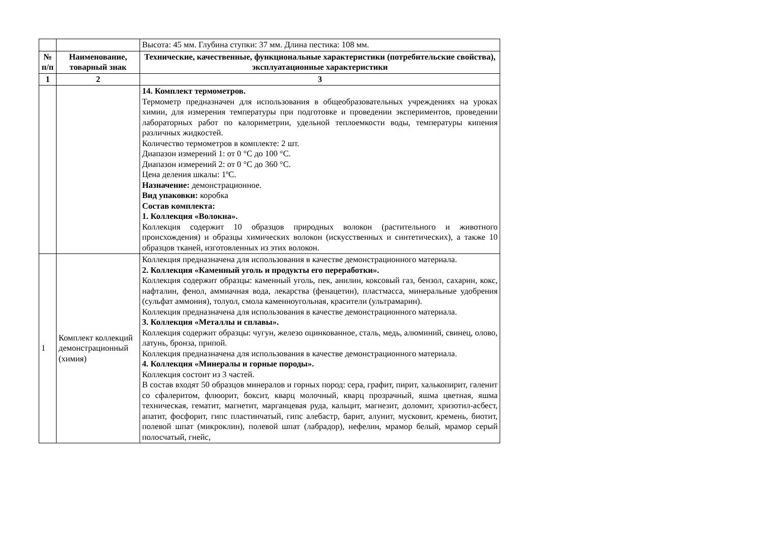| | | Высота: 45 мм. Глубина ступки: 37 мм. Длина пестика: 108 мм. |
| № п/п | Наименование, товарный знак | Технические, качественные, функциональные характеристики (потребительские свойства), эксплуатационные характеристики |
| 1 | 2 | 3 |
| | | 14. Комплект термометров. Термометр предназначен для использования в общеобразовательных учреждениях на уроках химии, для измерения температуры при подготовке и проведении экспериментов, проведении лабораторных работ по калориметрии, удельной теплоемкости воды, температуры кипения различных жидкостей. Количество термометров в комплекте: 2 шт. Диапазон измерений 1: от 0 °С до 100 °С. Диапазон измерений 2: от 0 °С до 360 °С. Цена деления шкалы: 1ºС. Назначение: демонстрационное. Вид упаковки: коробка Состав комплекта: 1. Коллекция «Волокна». Коллекция содержит 10 образцов природных волокон (растительного и животного происхождения) и образцы химических волокон (искусственных и синтетических), а также 10 образцов тканей, изготовленных из этих волокон. |
| 1 | Комплект коллекций демонстрационный (химия) | Коллекция предназначена для использования в качестве демонстрационного материала. 2. Коллекция «Каменный уголь и продукты его переработки». Коллекция содержит образцы: каменный уголь, пек, анилин, коксовый газ, бензол, сахарин, кокс, нафталин, фенол, аммиачная вода, лекарства (фенацетин), пластмасса, минеральные удобрения (сульфат аммония), толуол, смола каменноугольная, красители (ультрамарин). Коллекция предназначена для использования в качестве демонстрационного материала. 3. Коллекция «Металлы и сплавы». Коллекция содержит образцы: чугун, железо оцинкованное, сталь, медь, алюминий, свинец, олово, латунь, бронза, припой. Коллекция предназначена для использования в качестве демонстрационного материала. 4. Коллекция «Минералы и горные породы». Коллекция состоит из 3 частей. В состав входят 50 образцов минералов и горных пород: сера, графит, пирит, халькопирит, галенит со сфалеритом, флюорит, боксит, кварц молочный, кварц прозрачный, яшма цветная, яшма техническая, гематит, магнетит, марганцевая руда, кальцит, магнезит, доломит, хризотил-асбест, апатит, фосфорит, гипс пластинчатый, гипс алебастр, барит, алунит, мусковит, кремень, биотит, полевой шпат (микроклин), полевой шпат (лабрадор), нефелин, мрамор белый, мрамор серый полосчатый, гнейс, |